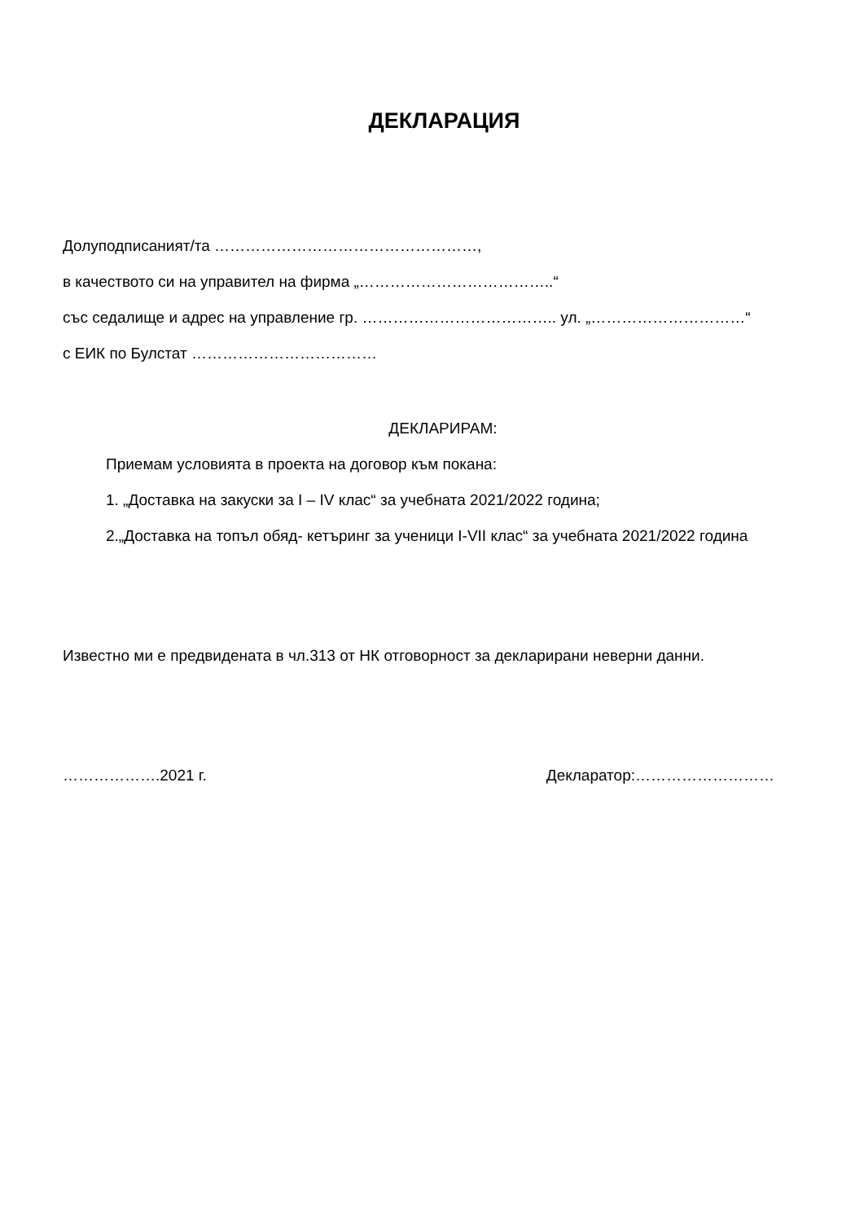ДЕКЛАРАЦИЯ
Долуподписаният/та ……………………………………………,
в качеството си на управител на фирма „………………………………..“
със седалище и адрес на управление гр. ……………………………….. ул. „…………………………“
с ЕИК по Булстат ………………………………
ДЕКЛАРИРАМ:
Приемам условията в проекта на договор към покана:
1. „Доставка на закуски за I – IV клас“ за учебната 2021/2022 година;
2.„Доставка на топъл обяд- кетъринг за ученици I-VII клас“ за учебната 2021/2022 година
Известно ми е предвидената в чл.313 от НК отговорност за декларирани неверни данни.
……………….2021 г. Декларатор:………………………